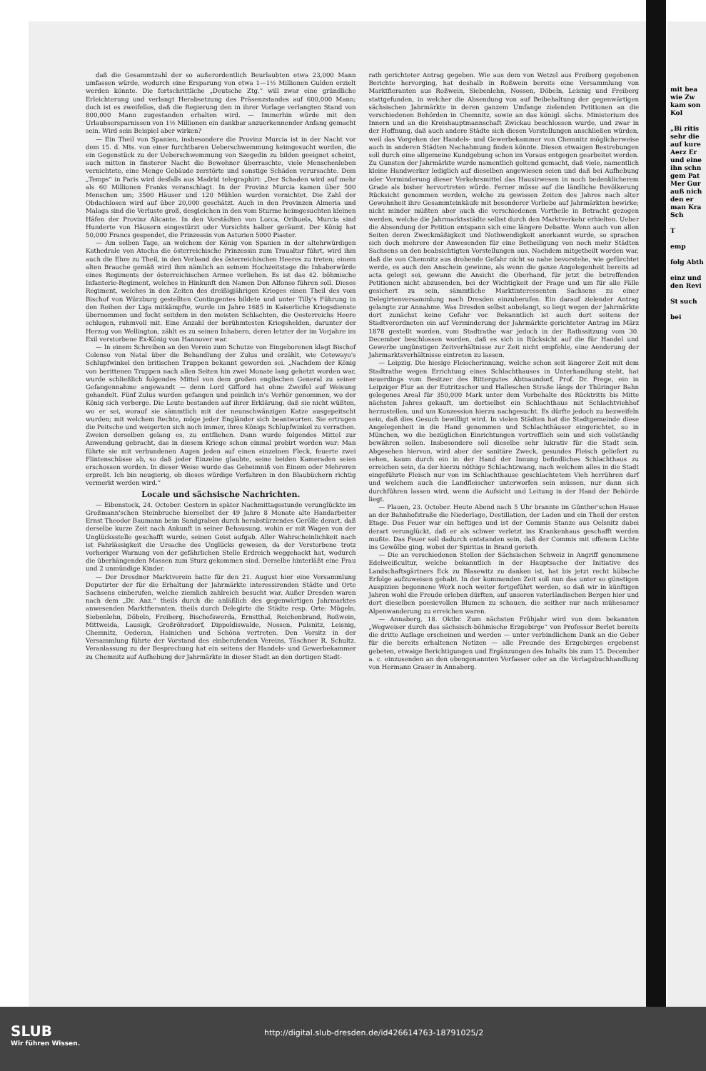mit bea wie Zw kam son Kol
„Bi ritis sehr die auf kure Aerz Er und eine ihn schn gem Pat Mer Gur auß nich den er man Kra Sch
T
emp
folg Abth
einz und den Revi
St such
bei
daß die Gesammtzahl der so außerordentlich Beurlaubten etwa 23,000 Mann umfassen würde, wodurch eine Ersparung von etwa 1—1½ Millionen Gulden erzielt werden könnte. Die fortschrittliche „Deutsche Ztg.“ will zwar eine gründliche Erleichterung und verlangt Herabsetzung des Präsenzstandes auf 600,000 Mann; doch ist es zweifellos, daß die Regierung den in ihrer Vorlage verlangten Stand von 800,000 Mann zugestanden erhalten wird. — Immerhin würde mit den Urlaubsersparnissen von 1½ Millionen ein dankbar anzuerkennender Anfang gemacht sein. Wird sein Beispiel aber wirken?
— Ein Theil von Spanien, insbesondere die Provinz Murcia ist in der Nacht vor dem 15. d. Mts. von einer furchtbaren Ueberschwemmung heimgesucht worden, die ein Gegenstück zu der Ueberschwemmung von Szegedin zu bilden geeignet scheint, auch mitten in finsterer Nacht die Bewohner überraschte, viele Menschenleben vernichtete, eine Menge Gebäude zerstörte und sonstige Schäden verursachte. Dem „Temps“ in Paris wird desfalls aus Madrid telegraphirt: „Der Schaden wird auf mehr als 60 Millionen Franks veranschlagt. In der Provinz Murcia kamen über 500 Menschen um; 3500 Häuser und 120 Mühlen wurden vernichtet. Die Zahl der Obdachlosen wird auf über 20,000 geschätzt. Auch in den Provinzen Almeria und Malaga sind die Verluste groß, desgleichen in den vom Sturme heimgesuchten kleinen Häfen der Provinz Alicante. In den Vorstädten von Lorca, Orihuela, Murcia sind Hunderte von Häusern eingestürzt oder Vorsichts halber geräumt. Der König hat 50,000 Francs gespendet, die Prinzessin von Asturien 5000 Piaster.
— Am selben Tage, an welchem der König von Spanien in der altehrwürdigen Kathedrale von Atocha die österreichische Prinzessin zum Traualtar führt, wird ihm auch die Ehre zu Theil, in den Verband des österreichischen Heeres zu treten; einem alten Brauche gemäß wird ihm nämlich an seinem Hochzeitstage die Inhaberwürde eines Regiments der österreichischen Armee verliehen. Es ist das 42. böhmische Infanterie-Regiment, welches in Hinkunft den Namen Don Alfonso führen soll. Dieses Regiment, welches in den Zeiten des dreißigjährigen Krieges einen Theil des vom Bischof von Würzburg gestellten Contingentes bildete und unter Tilly's Führung in den Reihen der Liga mitkämpfte, wurde im Jahre 1685 in Kaiserliche Kriegsdienste übernommen und focht seitdem in den meisten Schlachten, die Oesterreichs Heere schlugen, ruhmvoll mit. Eine Anzahl der berühmtesten Kriegshelden, darunter der Herzog von Wellington, zählt es zu seinen Inhabern, deren letzter der im Vorjahre im Exil verstorbene Ex-König von Hannover war.
— In einem Schreiben an den Verein zum Schutze von Eingeborenen klagt Bischof Colenso von Natal über die Behandlung der Zulus und erzählt, wie Cetewayo's Schlupfwinkel den britischen Truppen bekannt geworden sei. „Nachdem der König von berittenen Truppen nach allen Seiten hin zwei Monate lang gehetzt worden war, wurde schließlich folgendes Mittel von dem großen englischen General zu seiner Gefangennahme angewandt — denn Lord Gifford hat ohne Zweifel auf Weisung gehandelt. Fünf Zulus wurden gefangen und peinlich in's Verhör genommen, wo der König sich verberge. Die Leute bestanden auf ihrer Erklärung, daß sie nicht wüßten, wo er sei, worauf sie sämmtlich mit der neunschwänzigen Katze ausgepeitscht wurden; mit welchem Rechte, möge jeder Engländer sich beantworten. Sie ertrugen die Peitsche und weigerten sich noch immer, ihres Königs Schlupfwinkel zu verrathen. Zweien derselben gelang es, zu entfliehen. Dann wurde folgendes Mittel zur Anwendung gebracht, das in diesem Kriege schon einmal probirt worden war: Man führte sie mit verbundenen Augen jeden auf einen einzelnen Fleck, feuerte zwei Flintenschüsse ab, so daß jeder Einzelne glaubte, seine beiden Kameraden seien erschossen worden. In dieser Weise wurde das Geheimniß von Einem oder Mehreren erpreßt. Ich bin neugierig, ob dieses würdige Verfahren in den Blaubüchern richtig vermerkt werden wird.“
Locale und sächsische Nachrichten.
— Eibenstock, 24. October. Gestern in später Nachmittagsstunde verunglückte im Großmann'schen Steinbruche hierselbst der 49 Jahre 8 Monate alte Handarbeiter Ernst Theodor Baumann beim Sandgraben durch herabstürzendes Gerölle derart, daß derselbe kurze Zeit nach Ankunft in seiner Behausung, wohin er mit Wagen von der Unglücksstelle geschafft wurde, seinen Geist aufgab. Aller Wahrscheinlichkeit nach ist Fahrlässigkeit die Ursache des Unglücks gewesen, da der Verstorbene trotz vorheriger Warnung von der gefährlichen Stelle Erdreich weggehackt hat, wodurch die überhängenden Massen zum Sturz gekommen sind. Derselbe hinterläßt eine Frau und 2 unmündige Kinder.
— Der Dresdner Marktverein hatte für den 21. August hier eine Versammlung Deputirter der für die Erhaltung der Jahrmärkte interessirenden Städte und Orte Sachsens einberufen, welche ziemlich zahlreich besucht war. Außer Dresden waren nach dem „Dr. Anz.“ theils durch die anläßlich des gegenwärtigen Jahrmarktes anwesenden Marktfieranten, theils durch Delegirte die Städte resp. Orte: Mügeln, Siebenlehn, Döbeln, Freiberg, Bischofswerda, Ernstthal, Reichenbrand, Roßwein, Mittweida, Lausigk, Großröhrsdorf, Dippoldiswalde, Nossen, Pulsnitz, Leisnig, Chemnitz, Oederan, Hainichen und Schöna vertreten. Den Vorsitz in der Versammlung führte der Vorstand des einberufenden Vereins, Täschner R. Schultz. Veranlassung zu der Besprechung hat ein seitens der Handels- und Gewerbekammer zu Chemnitz auf Aufhebung der Jahrmärkte in dieser Stadt an den dortigen Stadt-
rath gerichteter Antrag gegeben. Wie aus dem von Wetzel aus Freiberg gegebenen Berichte hervorging, hat deshalb in Roßwein bereits eine Versammlung von Marktfieranten aus Roßwein, Siebenlehn, Nossen, Döbeln, Leisnig und Freiberg stattgefunden, in welcher die Absendung von auf Beibehaltung der gegenwärtigen sächsischen Jahrmärkte in deren ganzem Umfange zielenden Petitionen an die verschiedenen Behörden in Chemnitz, sowie an das königl. sächs. Ministerium des Innern und an die Kreishauptmannschaft Zwickau beschlossen wurde, und zwar in der Hoffnung, daß auch andere Städte sich diesen Vorstellungen anschließen würden, weil das Vorgehen der Handels- und Gewerbekammer von Chemnitz möglicherweise auch in anderen Städten Nachahmung finden könnte. Diesen etwaigen Bestrebungen soll durch eine allgemeine Kundgebung schon im Voraus entgegen gearbeitet werden. Zu Gunsten der Jahrmärkte wurde namentlich geltend gemacht, daß viele, namentlich kleine Handwerker lediglich auf dieselben angewiesen seien und daß bei Aufhebung oder Verminderung dieser Verkehrsmittel das Hausirwesen in noch bedenklicherem Grade als bisher hervortreten würde. Ferner müsse auf die ländliche Bevölkerung Rücksicht genommen werden, welche zu gewissen Zeiten des Jahres nach alter Gewohnheit ihre Gesammteinkäufe mit besonderer Vorliebe auf Jahrmärkten bewirke; nicht minder müßten aber auch die verschiedenen Vortheile in Betracht gezogen werden, welche die Jahrmarktsstädte selbst durch den Marktverkehr erhielten. Ueber die Absendung der Petition entspann sich eine längere Debatte. Wenn auch von allen Seiten deren Zweckmäßigkeit und Nothwendigkeit anerkannt wurde, so sprachen sich doch mehrere der Anwesenden für eine Betheiligung von noch mehr Städten Sachsens an den beabsichtigten Vorstellungen aus. Nachdem mitgetheilt worden war, daß die von Chemnitz aus drohende Gefahr nicht so nahe bevorstehe, wie gefürchtet werde, es auch den Anschein gewinne, als wenn die ganze Angelegenheit bereits ad acta gelegt sei, gewann die Ansicht die Oberhand, für jetzt die betreffenden Petitionen nicht abzusenden, bei der Wichtigkeit der Frage und um für alle Fälle gesichert zu sein, sämmtliche Marktinteressenten Sachsens zu einer Delegirtenversammlung nach Dresden einzuberufen. Ein darauf zielender Antrag gelangte zur Annahme. Was Dresden selbst anbelangt, so liegt wegen der Jahrmärkte dort zunächst keine Gefahr vor. Bekanntlich ist auch dort seitens der Stadtverordneten ein auf Verminderung der Jahrmärkte gerichteter Antrag im März 1878 gestellt worden, vom Stadtrathe war jedoch in der Rathssitzung vom 30. December beschlossen worden, daß es sich in Rücksicht auf die für Handel und Gewerbe ungünstigen Zeitverhältnisse zur Zeit nicht empfehle, eine Aenderung der Jahrmarktsverhältnisse eintreten zu lassen.
— Leipzig. Die hiesige Fleischerinnung, welche schon seit längerer Zeit mit dem Stadtrathe wegen Errichtung eines Schlachthauses in Unterhandlung steht, hat neuerdings vom Besitzer des Rittergutes Abtnaundorf, Prof. Dr. Frege, ein in Leipziger Flur an der Eutritzscher und Halleschen Straße längs der Thüringer Bahn gelegenes Areal für 350,000 Mark unter dem Vorbehalte des Rücktritts bis Mitte nächsten Jahres gekauft, um dortselbst ein Schlachthaus mit Schlachtviehhof herzustellen, und um Konzession hierzu nachgesucht. Es dürfte jedoch zu bezweifeln sein, daß dies Gesuch bewilligt wird. In vielen Städten hat die Stadtgemeinde diese Angelegenheit in die Hand genommen und Schlachthäuser eingerichtet, so in München, wo die bezüglichen Einrichtungen vortrefflich sein und sich vollständig bewähren sollen. Insbesondere soll dieselbe sehr lukrativ für die Stadt sein. Abgesehen hiervon, wird aber der sanitäre Zweck, gesundes Fleisch geliefert zu sehen, kaum durch ein in der Hand der Innung befindliches Schlachthaus zu erreichen sein, da der hierzu nöthige Schlachtzwang, nach welchem alles in die Stadt eingeführte Fleisch nur von im Schlachthause geschlachtetem Vieh herrühren darf und welchem auch die Landfleischer unterworfen sein müssen, nur dann sich durchführen lassen wird, wenn die Aufsicht und Leitung in der Hand der Behörde liegt.
— Plauen, 23. October. Heute Abend nach 5 Uhr brannte im Günther'schen Hause an der Bahnhofstraße die Niederlage, Destillation, der Laden und ein Theil der ersten Etage. Das Feuer war ein heftiges und ist der Commis Stanze aus Oelsnitz dabei derart verunglückt, daß er als schwer verletzt ins Krankenhaus geschafft werden mußte. Das Feuer soll dadurch entstanden sein, daß der Commis mit offenem Lichte ins Gewölbe ging, wobei der Spiritus in Brand gerieth.
— Die an verschiedenen Stellen der Sächsischen Schweiz in Angriff genommene Edelweißcultur, welche bekanntlich in der Hauptsache der Initiative des Landschaftsgärtners Eck zu Blasewitz zu danken ist, hat bis jetzt recht hübsche Erfolge aufzuweisen gehabt. In der kommenden Zeit soll nun das unter so günstigen Auspizien begonnene Werk noch weiter fortgeführt werden, so daß wir in künftigen Jahren wohl die Freude erleben dürften, auf unseren vaterländischen Bergen hier und dort dieselben poesievollen Blumen zu schauen, die seither nur nach mühesamer Alpenwanderung zu erreichen waren.
— Annaberg, 18. Oktbr. Zum nächsten Frühjahr wird von dem bekannten „Wegweiser durch das sächsisch-böhmische Erzgebirge“ von Professor Berlet bereits die dritte Auflage erscheinen und werden — unter verbindlichem Dank an die Geber für die bereits erhaltenen Notizen — alle Freunde des Erzgebirges ergebenst gebeten, etwaige Berichtigungen und Ergänzungen des Inhalts bis zum 15. December a. c. einzusenden an den obengenannten Verfasser oder an die Verlagsbuchhandlung von Hermann Graser in Annaberg.
SLUB
Wir führen Wissen.
http://digital.slub-dresden.de/id426614763-18791025/2